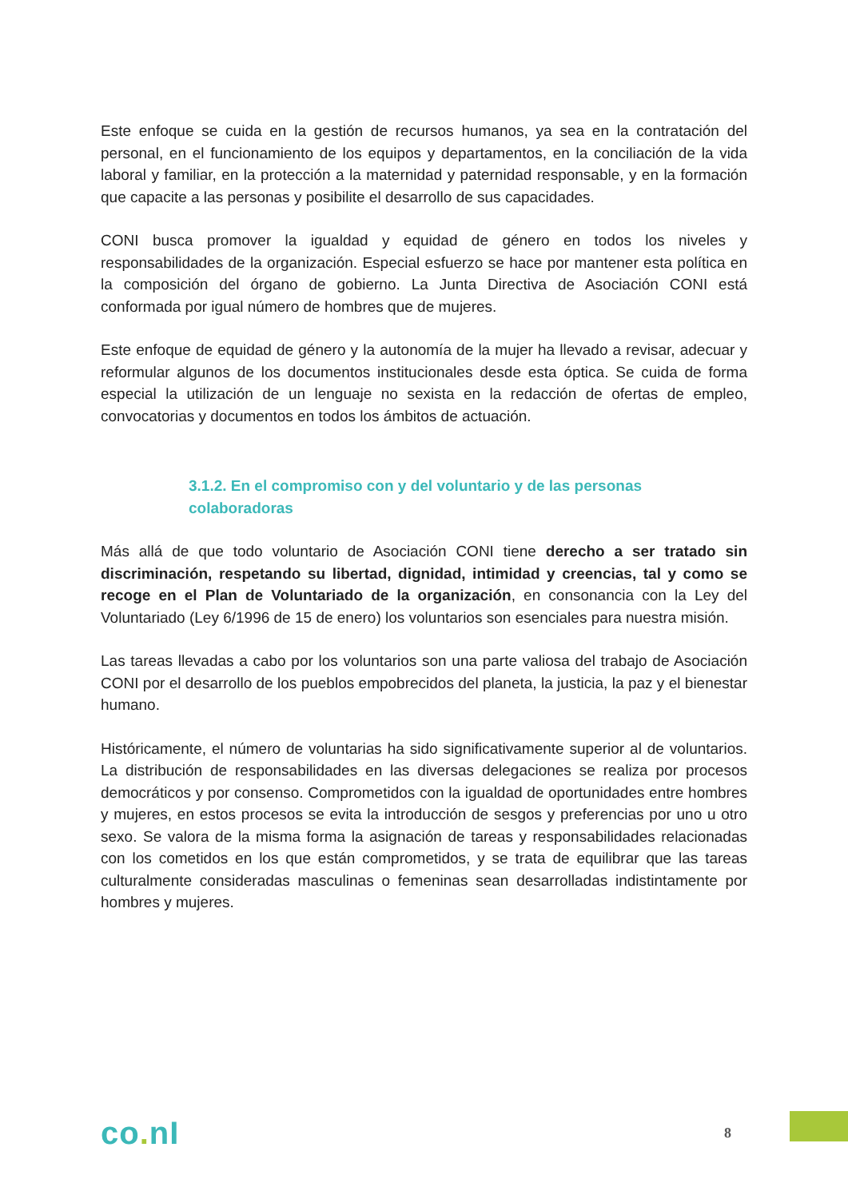Este enfoque se cuida en la gestión de recursos humanos, ya sea en la contratación del personal, en el funcionamiento de los equipos y departamentos, en la conciliación de la vida laboral y familiar, en la protección a la maternidad y paternidad responsable, y en la formación que capacite a las personas y posibilite el desarrollo de sus capacidades.
CONI busca promover la igualdad y equidad de género en todos los niveles y responsabilidades de la organización. Especial esfuerzo se hace por mantener esta política en la composición del órgano de gobierno. La Junta Directiva de Asociación CONI está conformada por igual número de hombres que de mujeres.
Este enfoque de equidad de género y la autonomía de la mujer ha llevado a revisar, adecuar y reformular algunos de los documentos institucionales desde esta óptica. Se cuida de forma especial la utilización de un lenguaje no sexista en la redacción de ofertas de empleo, convocatorias y documentos en todos los ámbitos de actuación.
3.1.2. En el compromiso con y del voluntario y de las personas colaboradoras
Más allá de que todo voluntario de Asociación CONI tiene derecho a ser tratado sin discriminación, respetando su libertad, dignidad, intimidad y creencias, tal y como se recoge en el Plan de Voluntariado de la organización, en consonancia con la Ley del Voluntariado (Ley 6/1996 de 15 de enero) los voluntarios son esenciales para nuestra misión.
Las tareas llevadas a cabo por los voluntarios son una parte valiosa del trabajo de Asociación CONI por el desarrollo de los pueblos empobrecidos del planeta, la justicia, la paz y el bienestar humano.
Históricamente, el número de voluntarias ha sido significativamente superior al de voluntarios. La distribución de responsabilidades en las diversas delegaciones se realiza por procesos democráticos y por consenso. Comprometidos con la igualdad de oportunidades entre hombres y mujeres, en estos procesos se evita la introducción de sesgos y preferencias por uno u otro sexo. Se valora de la misma forma la asignación de tareas y responsabilidades relacionadas con los cometidos en los que están comprometidos, y se trata de equilibrar que las tareas culturalmente consideradas masculinas o femeninas sean desarrolladas indistintamente por hombres y mujeres.
co. nI
8